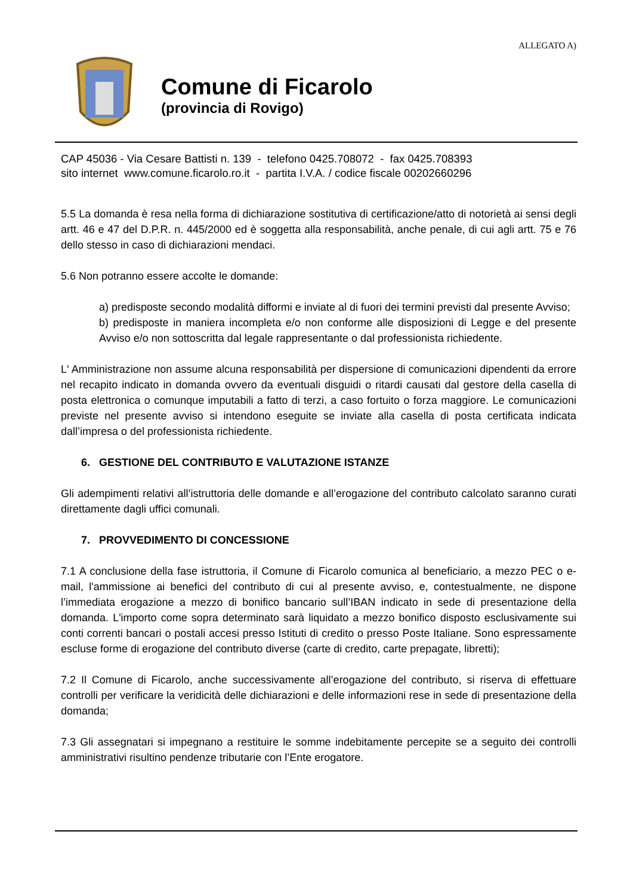ALLEGATO A)
Comune di Ficarolo
(provincia di Rovigo)
CAP 45036 - Via Cesare Battisti n. 139 - telefono 0425.708072 - fax 0425.708393
sito internet www.comune.ficarolo.ro.it - partita I.V.A. / codice fiscale 00202660296
5.5 La domanda è resa nella forma di dichiarazione sostitutiva di certificazione/atto di notorietà ai sensi degli artt. 46 e 47 del D.P.R. n. 445/2000 ed è soggetta alla responsabilità, anche penale, di cui agli artt. 75 e 76 dello stesso in caso di dichiarazioni mendaci.
5.6 Non potranno essere accolte le domande:
a) predisposte secondo modalità difformi e inviate al di fuori dei termini previsti dal presente Avviso;
b) predisposte in maniera incompleta e/o non conforme alle disposizioni di Legge e del presente Avviso e/o non sottoscritta dal legale rappresentante o dal professionista richiedente.
L' Amministrazione non assume alcuna responsabilità per dispersione di comunicazioni dipendenti da errore nel recapito indicato in domanda ovvero da eventuali disguidi o ritardi causati dal gestore della casella di posta elettronica o comunque imputabili a fatto di terzi, a caso fortuito o forza maggiore. Le comunicazioni previste nel presente avviso si intendono eseguite se inviate alla casella di posta certificata indicata dall’impresa o del professionista richiedente.
6. GESTIONE DEL CONTRIBUTO E VALUTAZIONE ISTANZE
Gli adempimenti relativi all’istruttoria delle domande e all’erogazione del contributo calcolato saranno curati direttamente dagli uffici comunali.
7. PROVVEDIMENTO DI CONCESSIONE
7.1 A conclusione della fase istruttoria, il Comune di Ficarolo comunica al beneficiario, a mezzo PEC o e-mail, l'ammissione ai benefici del contributo di cui al presente avviso, e, contestualmente, ne dispone l’immediata erogazione a mezzo di bonifico bancario sull’IBAN indicato in sede di presentazione della domanda. L'importo come sopra determinato sarà liquidato a mezzo bonifico disposto esclusivamente sui conti correnti bancari o postali accesi presso Istituti di credito o presso Poste Italiane. Sono espressamente escluse forme di erogazione del contributo diverse (carte di credito, carte prepagate, libretti);
7.2 Il Comune di Ficarolo, anche successivamente all’erogazione del contributo, si riserva di effettuare controlli per verificare la veridicità delle dichiarazioni e delle informazioni rese in sede di presentazione della domanda;
7.3 Gli assegnatari si impegnano a restituire le somme indebitamente percepite se a seguito dei controlli amministrativi risultino pendenze tributarie con l’Ente erogatore.